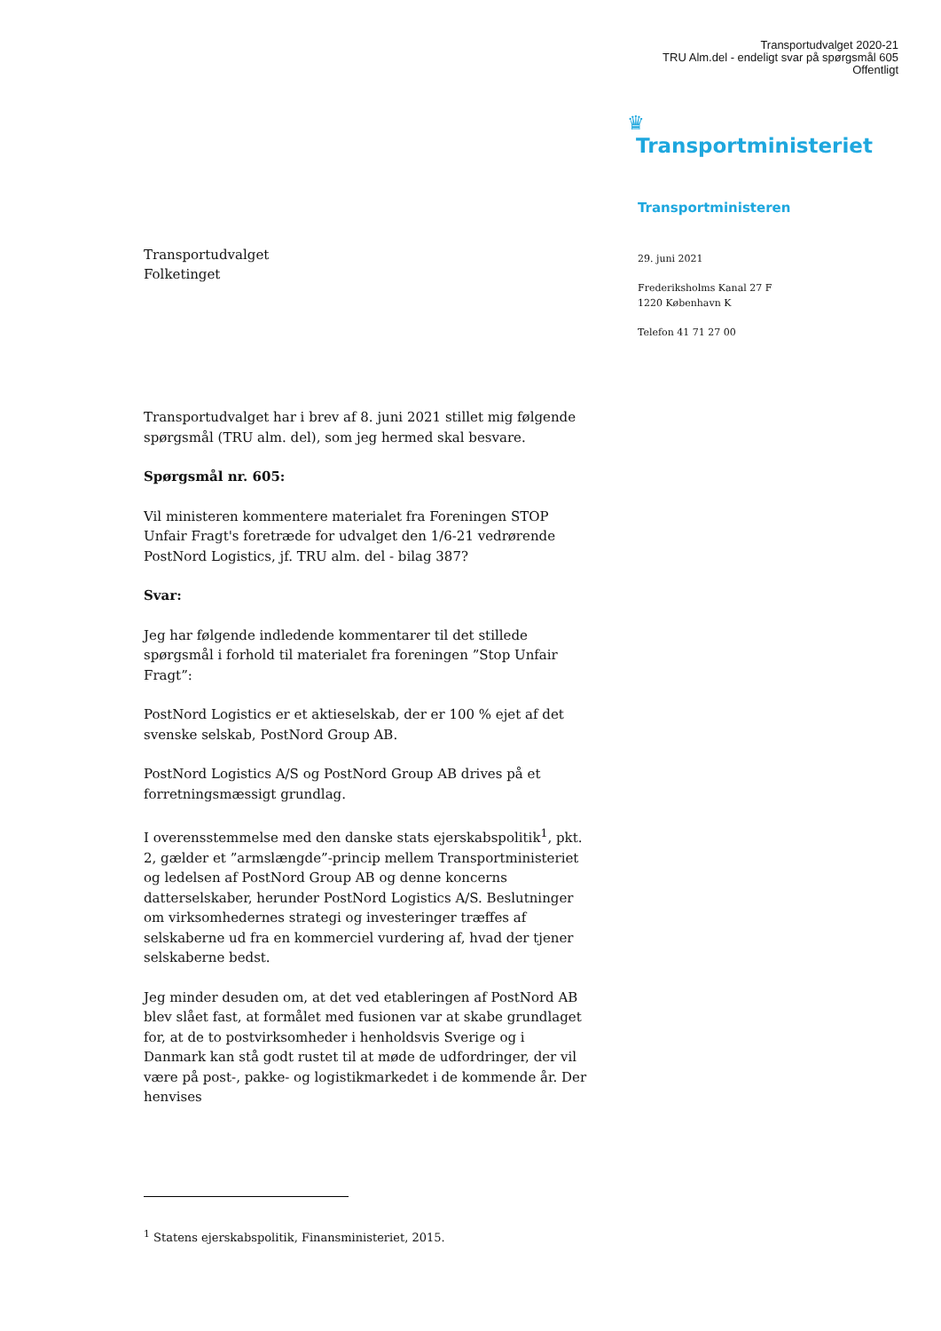Transportudvalget 2020-21
TRU Alm.del - endeligt svar på spørgsmål 605
Offentligt
Transportudvalget
Folketinget
♛
Transportministeriet
Transportministeren
29. juni 2021
Frederiksholms Kanal 27 F
1220 København K
Telefon 41 71 27 00
Transportudvalget har i brev af 8. juni 2021 stillet mig følgende spørgsmål (TRU alm. del), som jeg hermed skal besvare.
Spørgsmål nr. 605:
Vil ministeren kommentere materialet fra Foreningen STOP Unfair Fragt's foretræde for udvalget den 1/6-21 vedrørende PostNord Logistics, jf. TRU alm. del - bilag 387?
Svar:
Jeg har følgende indledende kommentarer til det stillede spørgsmål i forhold til materialet fra foreningen ”Stop Unfair Fragt”:
PostNord Logistics er et aktieselskab, der er 100 % ejet af det svenske selskab, PostNord Group AB.
PostNord Logistics A/S og PostNord Group AB drives på et forretningsmæssigt grundlag.
I overensstemmelse med den danske stats ejerskabspolitik<sup>1</sup>, pkt. 2, gælder et ”armslængde”-princip mellem Transportministeriet og ledelsen af PostNord Group AB og denne koncerns datterselskaber, herunder PostNord Logistics A/S. Beslutninger om virksomhedernes strategi og investeringer træffes af selskaberne ud fra en kommerciel vurdering af, hvad der tjener selskaberne bedst.
Jeg minder desuden om, at det ved etableringen af PostNord AB blev slået fast, at formålet med fusionen var at skabe grundlaget for, at de to postvirksomheder i henholdsvis Sverige og i Danmark kan stå godt rustet til at møde de udfordringer, der vil være på post-, pakke- og logistikmarkedet i de kommende år. Der henvises
<sup>1</sup> Statens ejerskabspolitik, Finansministeriet, 2015.